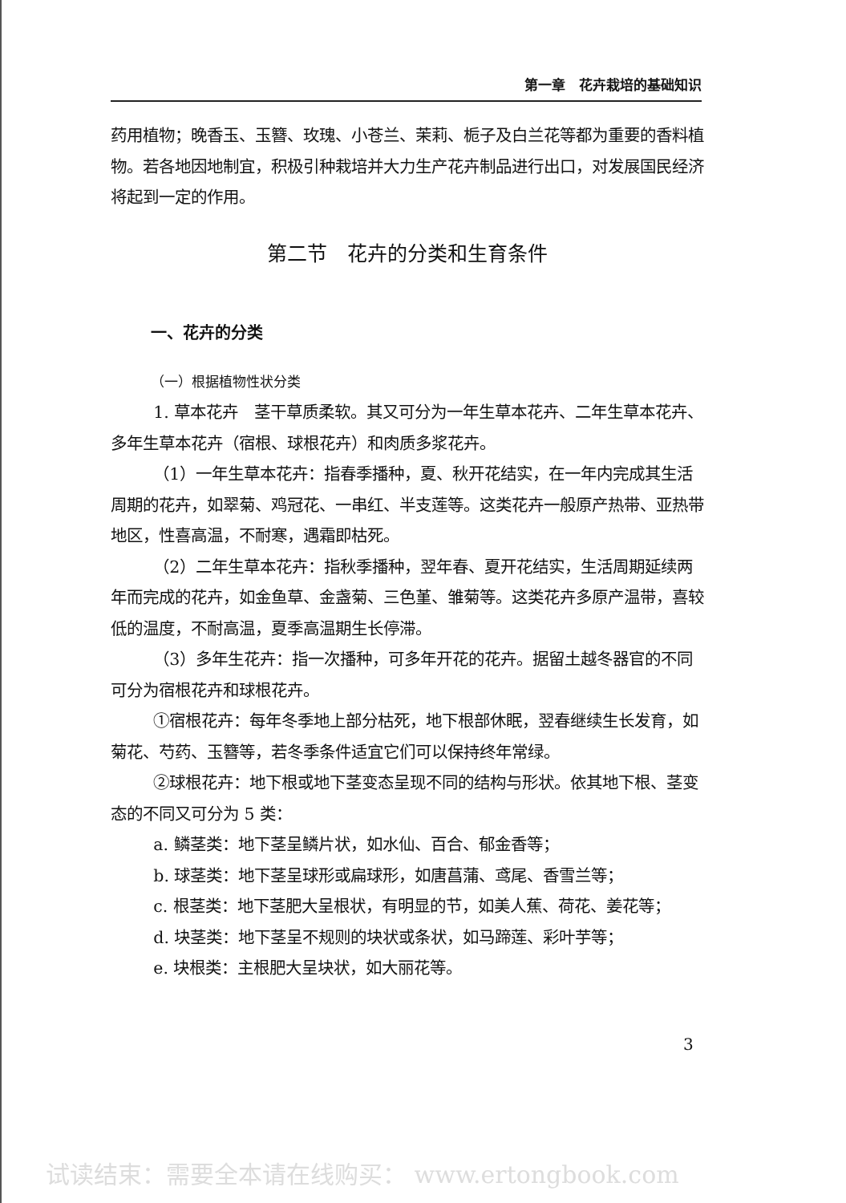第一章　花卉栽培的基础知识
药用植物；晚香玉、玉簪、玫瑰、小苍兰、茉莉、栀子及白兰花等都为重要的香料植物。若各地因地制宜，积极引种栽培并大力生产花卉制品进行出口，对发展国民经济将起到一定的作用。
第二节　花卉的分类和生育条件
一、花卉的分类
（一）根据植物性状分类
1. 草本花卉　茎干草质柔软。其又可分为一年生草本花卉、二年生草本花卉、多年生草本花卉（宿根、球根花卉）和肉质多浆花卉。
（1）一年生草本花卉：指春季播种，夏、秋开花结实，在一年内完成其生活周期的花卉，如翠菊、鸡冠花、一串红、半支莲等。这类花卉一般原产热带、亚热带地区，性喜高温，不耐寒，遇霜即枯死。
（2）二年生草本花卉：指秋季播种，翌年春、夏开花结实，生活周期延续两年而完成的花卉，如金鱼草、金盏菊、三色堇、雏菊等。这类花卉多原产温带，喜较低的温度，不耐高温，夏季高温期生长停滞。
（3）多年生花卉：指一次播种，可多年开花的花卉。据留土越冬器官的不同可分为宿根花卉和球根花卉。
①宿根花卉：每年冬季地上部分枯死，地下根部休眠，翌春继续生长发育，如菊花、芍药、玉簪等，若冬季条件适宜它们可以保持终年常绿。
②球根花卉：地下根或地下茎变态呈现不同的结构与形状。依其地下根、茎变态的不同又可分为 5 类：
a. 鳞茎类：地下茎呈鳞片状，如水仙、百合、郁金香等；
b. 球茎类：地下茎呈球形或扁球形，如唐菖蒲、鸢尾、香雪兰等；
c. 根茎类：地下茎肥大呈根状，有明显的节，如美人蕉、荷花、姜花等；
d. 块茎类：地下茎呈不规则的块状或条状，如马蹄莲、彩叶芋等；
e. 块根类：主根肥大呈块状，如大丽花等。
3
试读结束：需要全本请在线购买： www.ertongbook.com